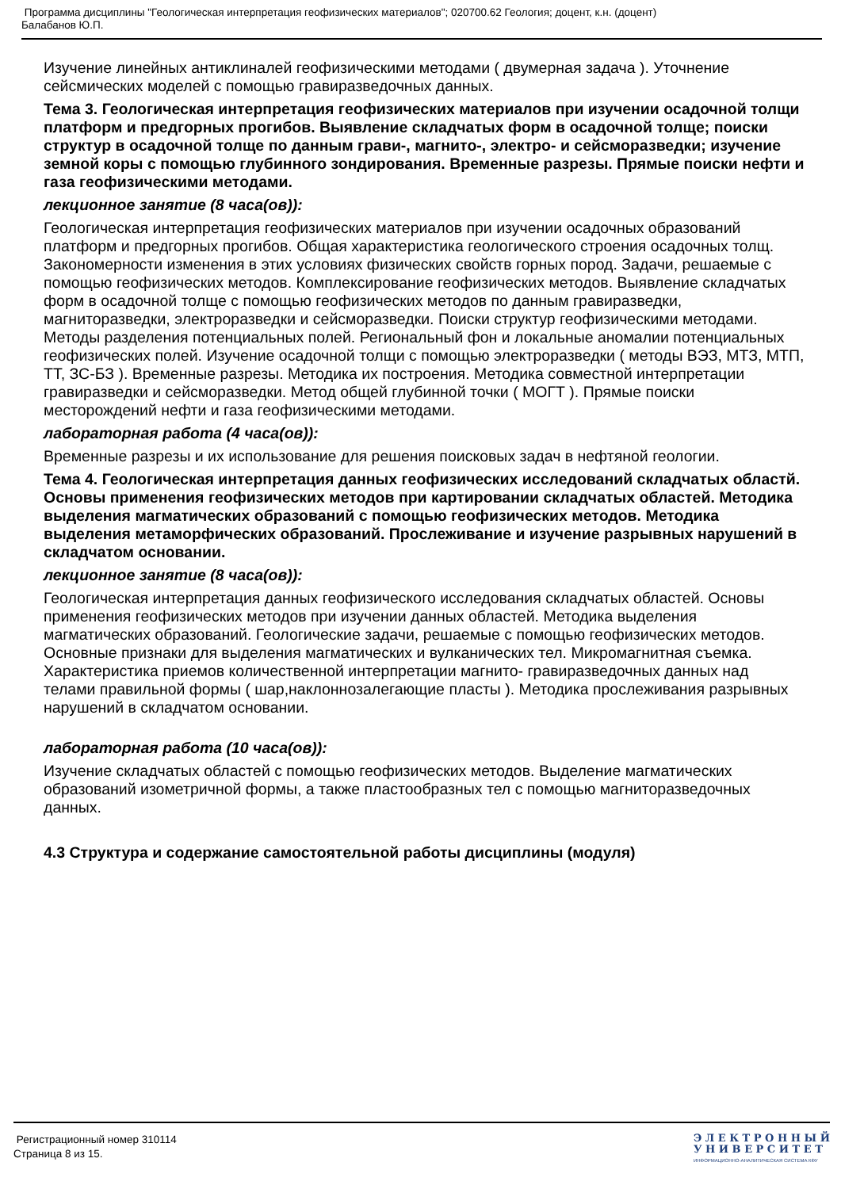Программа дисциплины "Геологическая интерпретация геофизических материалов"; 020700.62 Геология; доцент, к.н. (доцент)
Балабанов Ю.П.
Изучение линейных антиклиналей геофизическими методами ( двумерная задача ). Уточнение сейсмических моделей с помощью гравиразведочных данных.
Тема 3. Геологическая интерпретация геофизических материалов при изучении осадочной толщи платформ и предгорных прогибов. Выявление складчатых форм в осадочной толще; поиски структур в осадочной толще по данным грави-, магнито-, электро- и сейсморазведки; изучение земной коры с помощью глубинного зондирования. Временные разрезы. Прямые поиски нефти и газа геофизическими методами.
лекционное занятие (8 часа(ов)):
Геологическая интерпретация геофизических материалов при изучении осадочных образований платформ и предгорных прогибов. Общая характеристика геологического строения осадочных толщ. Закономерности изменения в этих условиях физических свойств горных пород. Задачи, решаемые с помощью геофизических методов. Комплексирование геофизических методов. Выявление складчатых форм в осадочной толще с помощью геофизических методов по данным гравиразведки, магниторазведки, электроразведки и сейсморазведки. Поиски структур геофизическими методами. Методы разделения потенциальных полей. Региональный фон и локальные аномалии потенциальных геофизических полей. Изучение осадочной толщи с помощью электроразведки ( методы ВЭЗ, МТЗ, МТП, ТТ, ЗС-БЗ ). Временные разрезы. Методика их построения. Методика совместной интерпретации гравиразведки и сейсморазведки. Метод общей глубинной точки ( МОГТ ). Прямые поиски месторождений нефти и газа геофизическими методами.
лабораторная работа (4 часа(ов)):
Временные разрезы и их использование для решения поисковых задач в нефтяной геологии.
Тема 4. Геологическая интерпретация данных геофизических исследований складчатых областй. Основы применения геофизических методов при картировании складчатых областей. Методика выделения магматических образований с помощью геофизических методов. Методика выделения метаморфических образований. Прослеживание и изучение разрывных нарушений в складчатом основании.
лекционное занятие (8 часа(ов)):
Геологическая интерпретация данных геофизического исследования складчатых областей. Основы применения геофизических методов при изучении данных областей. Методика выделения магматических образований. Геологические задачи, решаемые с помощью геофизических методов. Основные признаки для выделения магматических и вулканических тел. Микромагнитная съемка. Характеристика приемов количественной интерпретации магнито- гравиразведочных данных над телами правильной формы ( шар,наклоннозалегающие пласты ). Методика прослеживания разрывных нарушений в складчатом основании.
лабораторная работа (10 часа(ов)):
Изучение складчатых областей с помощью геофизических методов. Выделение магматических образований изометричной формы, а также пластообразных тел с помощью магниторазведочных данных.
4.3 Структура и содержание самостоятельной работы дисциплины (модуля)
Регистрационный номер 310114
Страница 8 из 15.
Э Л Е К Т Р О Н Н Ы Й
У Н И В Е Р С И Т Е Т
ИНФОРМАЦИОННО-АНАЛИТИЧЕСКАЯ СИСТЕМА КФУ